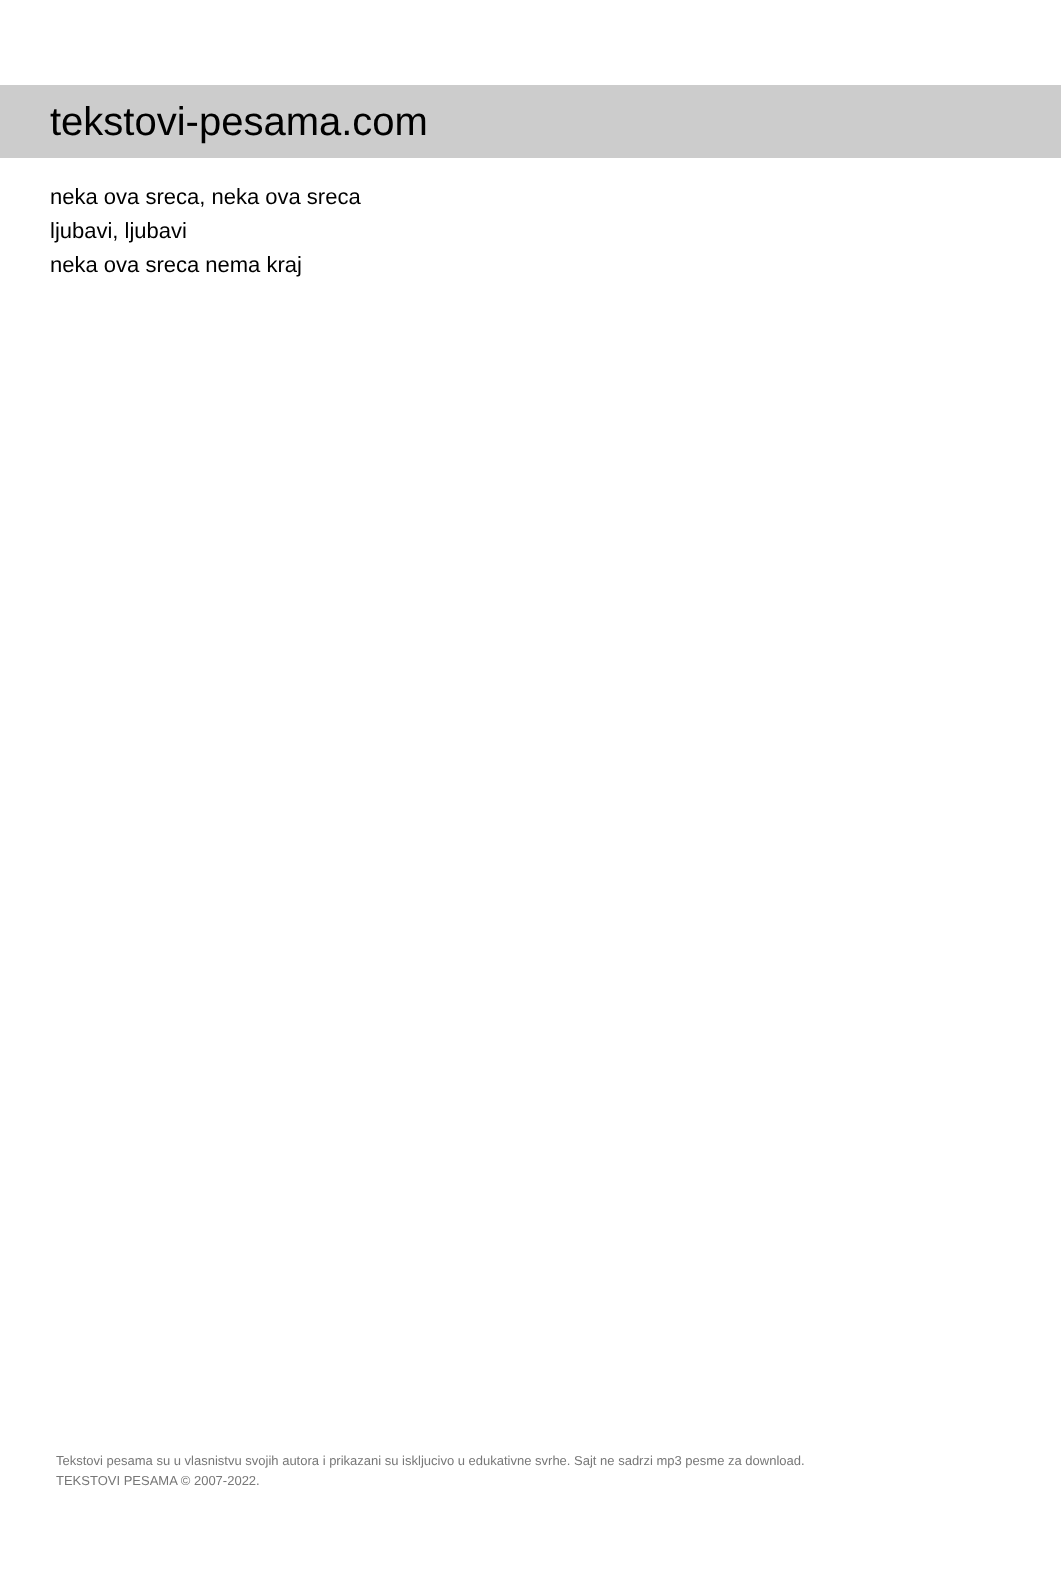tekstovi-pesama.com
neka ova sreca, neka ova sreca
ljubavi, ljubavi
neka ova sreca nema kraj
Tekstovi pesama su u vlasnistvu svojih autora i prikazani su iskljucivo u edukativne svrhe. Sajt ne sadrzi mp3 pesme za download.
TEKSTOVI PESAMA © 2007-2022.